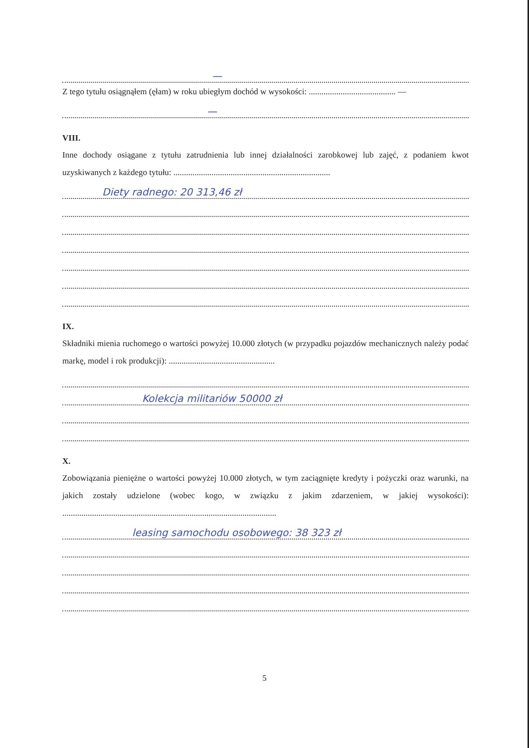—
Z tego tytułu osiągnąłem (ęłam) w roku ubiegłym dochód w wysokości: ......................................... —
—
VIII.
Inne dochody osiągane z tytułu zatrudnienia lub innej działalności zarobkowej lub zajęć, z podaniem kwot uzyskiwanych z każdego tytułu: ..........................................................................
Diety radnego: 20 313,46 zł
IX.
Składniki mienia ruchomego o wartości powyżej 10.000 złotych (w przypadku pojazdów mechanicznych należy podać markę, model i rok produkcji): ..................................................
Kolekcja militariów 50000 zł
X.
Zobowiązania pieniężne o wartości powyżej 10.000 złotych, w tym zaciągnięte kredyty i pożyczki oraz warunki, na jakich zostały udzielone (wobec kogo, w związku z jakim zdarzeniem, w jakiej wysokości): .....................................................................................................
leasing samochodu osobowego: 38 323 zł
5